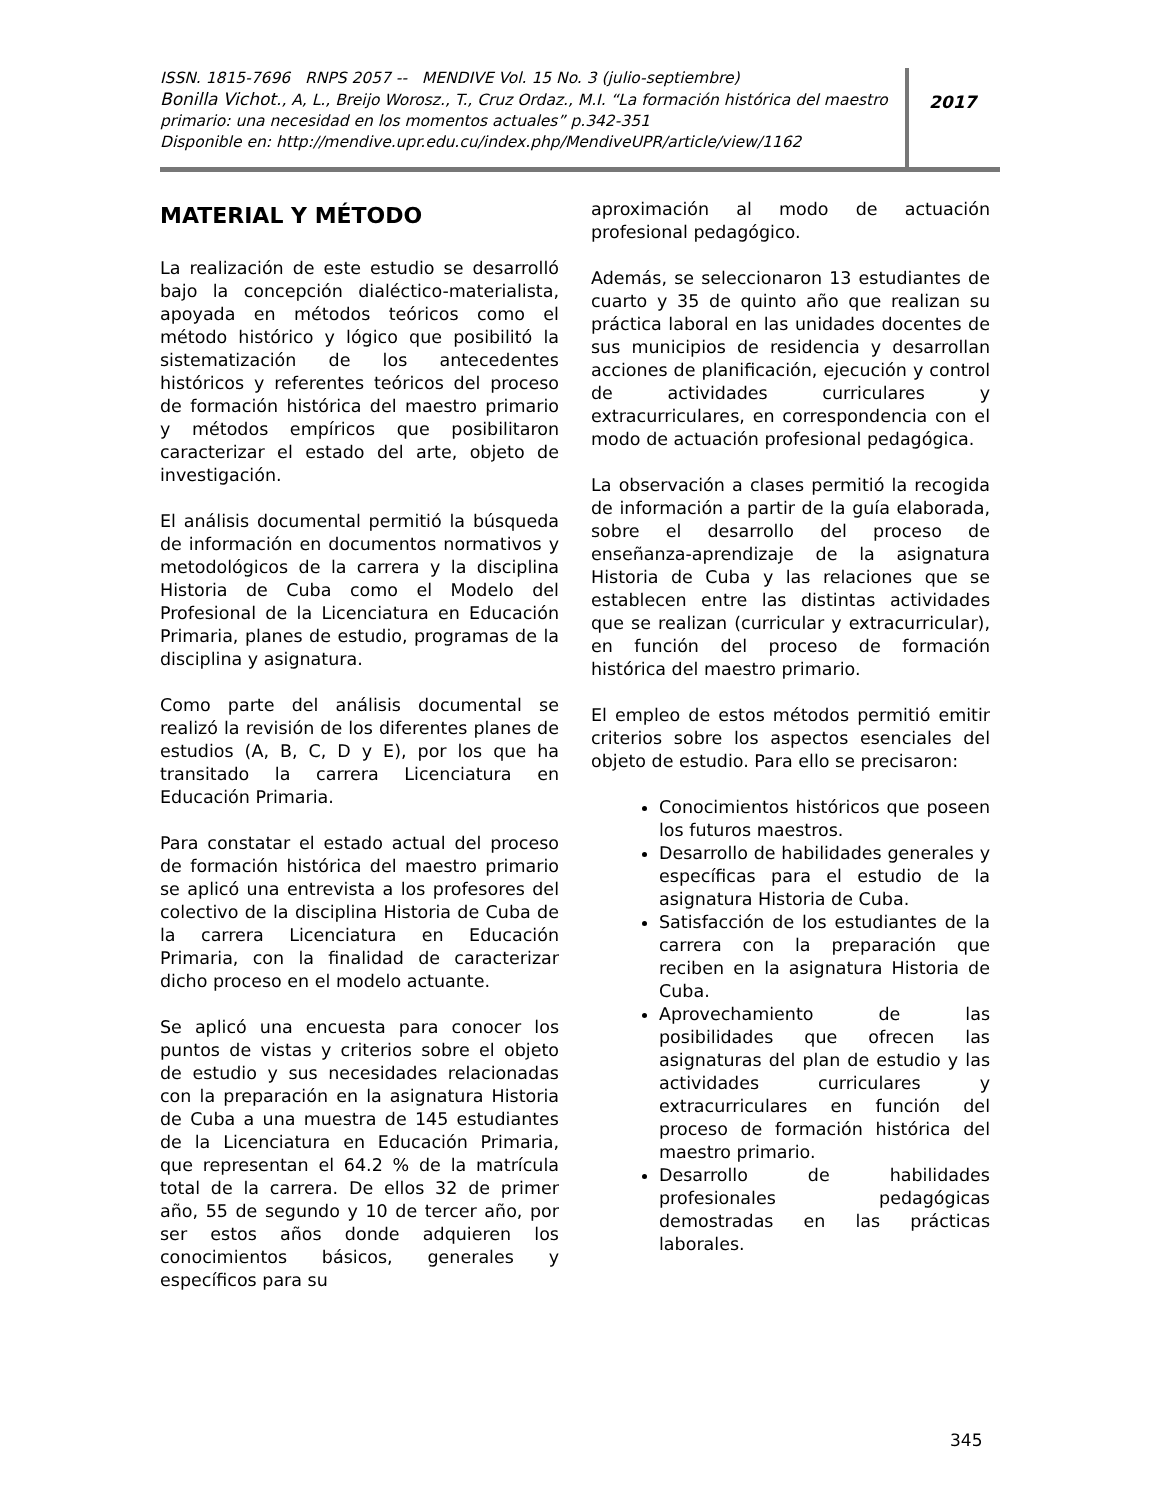ISSN. 1815-7696 RNPS 2057 -- MENDIVE Vol. 15 No. 3 (julio-septiembre)
Bonilla Vichot., A, L., Breijo Worosz., T., Cruz Ordaz., M.I. “La formación histórica del maestro primario: una necesidad en los momentos actuales” p.342-351
Disponible en: http://mendive.upr.edu.cu/index.php/MendiveUPR/article/view/1162
2017
MATERIAL Y MÉTODO
La realización de este estudio se desarrolló bajo la concepción dialéctico-materialista, apoyada en métodos teóricos como el método histórico y lógico que posibilitó la sistematización de los antecedentes históricos y referentes teóricos del proceso de formación histórica del maestro primario y métodos empíricos que posibilitaron caracterizar el estado del arte, objeto de investigación.
El análisis documental permitió la búsqueda de información en documentos normativos y metodológicos de la carrera y la disciplina Historia de Cuba como el Modelo del Profesional de la Licenciatura en Educación Primaria, planes de estudio, programas de la disciplina y asignatura.
Como parte del análisis documental se realizó la revisión de los diferentes planes de estudios (A, B, C, D y E), por los que ha transitado la carrera Licenciatura en Educación Primaria.
Para constatar el estado actual del proceso de formación histórica del maestro primario se aplicó una entrevista a los profesores del colectivo de la disciplina Historia de Cuba de la carrera Licenciatura en Educación Primaria, con la finalidad de caracterizar dicho proceso en el modelo actuante.
Se aplicó una encuesta para conocer los puntos de vistas y criterios sobre el objeto de estudio y sus necesidades relacionadas con la preparación en la asignatura Historia de Cuba a una muestra de 145 estudiantes de la Licenciatura en Educación Primaria, que representan el 64.2 % de la matrícula total de la carrera. De ellos 32 de primer año, 55 de segundo y 10 de tercer año, por ser estos años donde adquieren los conocimientos básicos, generales y específicos para su
aproximación al modo de actuación profesional pedagógico.
Además, se seleccionaron 13 estudiantes de cuarto y 35 de quinto año que realizan su práctica laboral en las unidades docentes de sus municipios de residencia y desarrollan acciones de planificación, ejecución y control de actividades curriculares y extracurriculares, en correspondencia con el modo de actuación profesional pedagógica.
La observación a clases permitió la recogida de información a partir de la guía elaborada, sobre el desarrollo del proceso de enseñanza-aprendizaje de la asignatura Historia de Cuba y las relaciones que se establecen entre las distintas actividades que se realizan (curricular y extracurricular), en función del proceso de formación histórica del maestro primario.
El empleo de estos métodos permitió emitir criterios sobre los aspectos esenciales del objeto de estudio. Para ello se precisaron:
Conocimientos históricos que poseen los futuros maestros.
Desarrollo de habilidades generales y específicas para el estudio de la asignatura Historia de Cuba.
Satisfacción de los estudiantes de la carrera con la preparación que reciben en la asignatura Historia de Cuba.
Aprovechamiento de las posibilidades que ofrecen las asignaturas del plan de estudio y las actividades curriculares y extracurriculares en función del proceso de formación histórica del maestro primario.
Desarrollo de habilidades profesionales pedagógicas demostradas en las prácticas laborales.
345